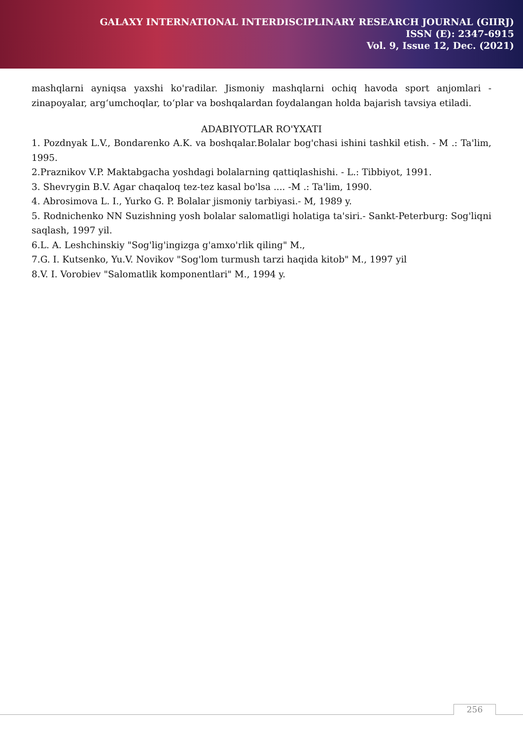GALAXY INTERNATIONAL INTERDISCIPLINARY RESEARCH JOURNAL (GIIRJ)
ISSN (E): 2347-6915
Vol. 9, Issue 12, Dec. (2021)
mashqlarni ayniqsa yaxshi ko'radilar. Jismoniy mashqlarni ochiq havoda sport anjomlari - zinapoyalar, arg‘umchoqlar, to‘plar va boshqalardan foydalangan holda bajarish tavsiya etiladi.
ADABIYOTLAR RO'YXATI
1. Pozdnyak L.V., Bondarenko A.K. va boshqalar.Bolalar bog'chasi ishini tashkil etish. - M .: Ta'lim, 1995.
2.Praznikov V.P. Maktabgacha yoshdagi bolalarning qattiqlashishi. - L.: Tibbiyot, 1991.
3. Shevrygin B.V. Agar chaqaloq tez-tez kasal bo'lsa .... -M .: Ta'lim, 1990.
4. Abrosimova L. I., Yurko G. P. Bolalar jismoniy tarbiyasi.- M, 1989 y.
5. Rodnichenko NN Suzishning yosh bolalar salomatligi holatiga ta'siri.- Sankt-Peterburg: Sog'liqni saqlash, 1997 yil.
6.L. A. Leshchinskiy "Sog'lig'ingizga g'amxo'rlik qiling" M.,
7.G. I. Kutsenko, Yu.V. Novikov "Sog'lom turmush tarzi haqida kitob" M., 1997 yil
8.V. I. Vorobiev "Salomatlik komponentlari" M., 1994 y.
256